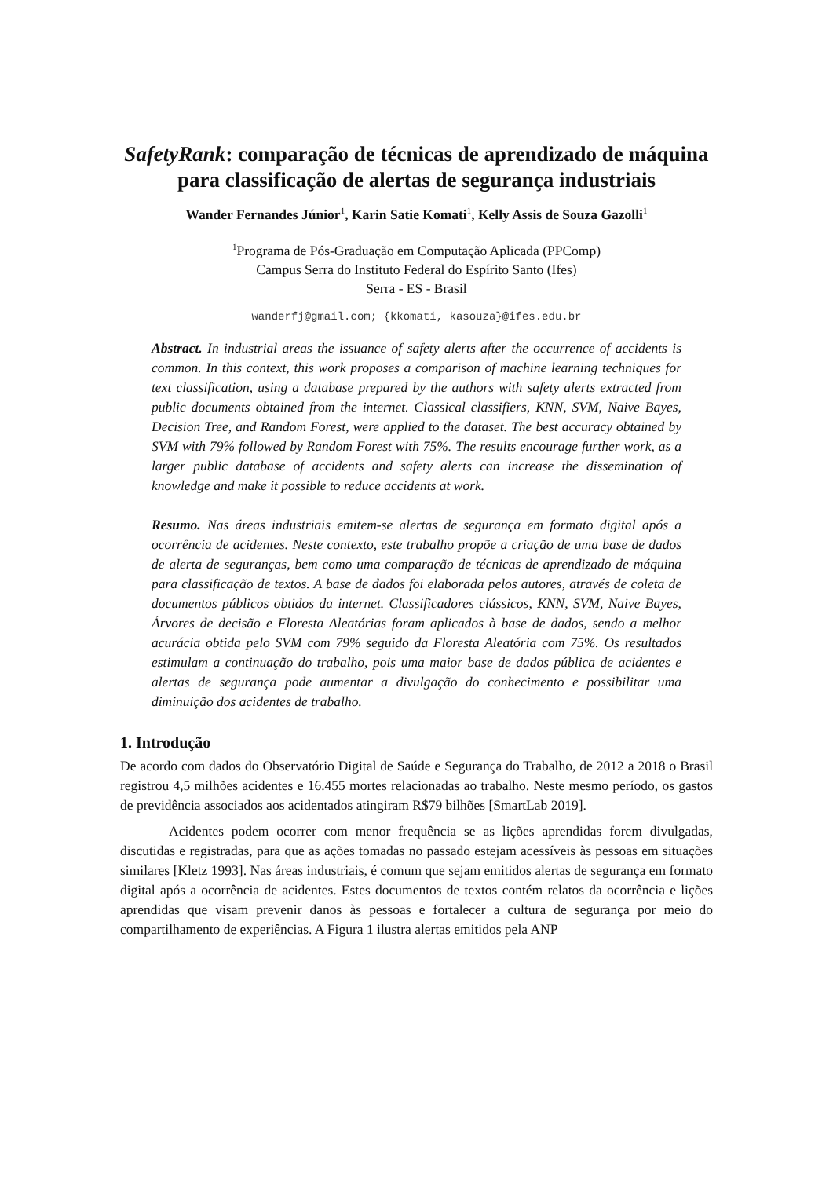SafetyRank: comparação de técnicas de aprendizado de máquina para classificação de alertas de segurança industriais
Wander Fernandes Júnior<sup>1</sup>, Karin Satie Komati<sup>1</sup>, Kelly Assis de Souza Gazolli<sup>1</sup>
<sup>1</sup> Programa de Pós-Graduação em Computação Aplicada (PPComp)
Campus Serra do Instituto Federal do Espírito Santo (Ifes)
Serra - ES - Brasil
wanderfj@gmail.com; {kkomati, kasouza}@ifes.edu.br
Abstract. In industrial areas the issuance of safety alerts after the occurrence of accidents is common. In this context, this work proposes a comparison of machine learning techniques for text classification, using a database prepared by the authors with safety alerts extracted from public documents obtained from the internet. Classical classifiers, KNN, SVM, Naive Bayes, Decision Tree, and Random Forest, were applied to the dataset. The best accuracy obtained by SVM with 79% followed by Random Forest with 75%. The results encourage further work, as a larger public database of accidents and safety alerts can increase the dissemination of knowledge and make it possible to reduce accidents at work.
Resumo. Nas áreas industriais emitem-se alertas de segurança em formato digital após a ocorrência de acidentes. Neste contexto, este trabalho propõe a criação de uma base de dados de alerta de seguranças, bem como uma comparação de técnicas de aprendizado de máquina para classificação de textos. A base de dados foi elaborada pelos autores, através de coleta de documentos públicos obtidos da internet. Classificadores clássicos, KNN, SVM, Naive Bayes, Árvores de decisão e Floresta Aleatórias foram aplicados à base de dados, sendo a melhor acurácia obtida pelo SVM com 79% seguido da Floresta Aleatória com 75%. Os resultados estimulam a continuação do trabalho, pois uma maior base de dados pública de acidentes e alertas de segurança pode aumentar a divulgação do conhecimento e possibilitar uma diminuição dos acidentes de trabalho.
1. Introdução
De acordo com dados do Observatório Digital de Saúde e Segurança do Trabalho, de 2012 a 2018 o Brasil registrou 4,5 milhões acidentes e 16.455 mortes relacionadas ao trabalho. Neste mesmo período, os gastos de previdência associados aos acidentados atingiram R$79 bilhões [SmartLab 2019].
Acidentes podem ocorrer com menor frequência se as lições aprendidas forem divulgadas, discutidas e registradas, para que as ações tomadas no passado estejam acessíveis às pessoas em situações similares [Kletz 1993]. Nas áreas industriais, é comum que sejam emitidos alertas de segurança em formato digital após a ocorrência de acidentes. Estes documentos de textos contém relatos da ocorrência e lições aprendidas que visam prevenir danos às pessoas e fortalecer a cultura de segurança por meio do compartilhamento de experiências. A Figura 1 ilustra alertas emitidos pela ANP